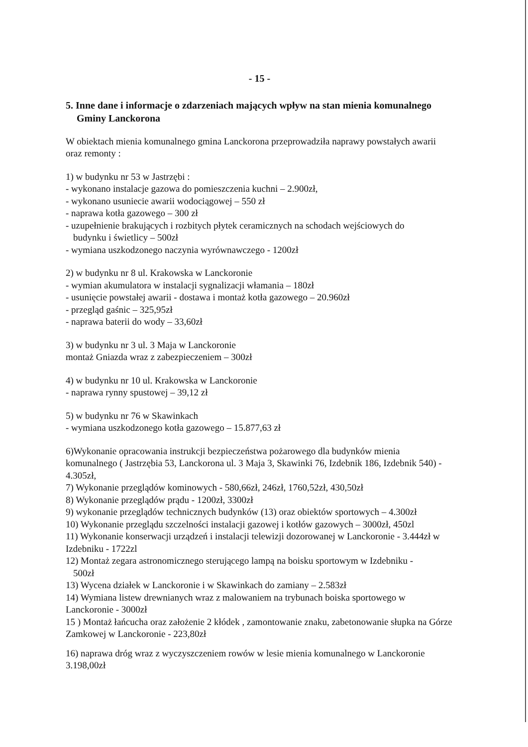- 15 -
5. Inne dane i informacje o zdarzeniach mających wpływ na stan mienia komunalnego Gminy Lanckorona
W obiektach mienia komunalnego gmina Lanckorona przeprowadziła naprawy powstałych awarii oraz remonty :
1) w budynku nr 53 w Jastrzębi :
- wykonano instalacje gazowa do pomieszczenia kuchni – 2.900zł,
- wykonano usuniecie awarii wodociągowej – 550 zł
- naprawa kotła gazowego – 300 zł
- uzupełnienie brakujących i rozbitych płytek ceramicznych na schodach wejściowych do
budynku i świetlicy – 500zł
- wymiana uszkodzonego naczynia wyrównawczego - 1200zł
2) w budynku nr 8 ul. Krakowska w Lanckoronie
- wymian akumulatora w instalacji sygnalizacji włamania – 180zł
- usunięcie powstałej awarii - dostawa i montaż kotła gazowego – 20.960zł
- przegląd gaśnic – 325,95zł
- naprawa baterii do wody – 33,60zł
3) w budynku nr 3 ul. 3 Maja w Lanckoronie
montaż Gniazda wraz z zabezpieczeniem – 300zł
4) w budynku nr 10 ul. Krakowska w Lanckoronie
- naprawa rynny spustowej – 39,12 zł
5) w budynku nr 76 w Skawinkach
- wymiana uszkodzonego kotła gazowego – 15.877,63 zł
6)Wykonanie opracowania instrukcji bezpieczeństwa pożarowego dla budynków mienia komunalnego ( Jastrzębia 53, Lanckorona ul. 3 Maja 3, Skawinki 76, Izdebnik 186, Izdebnik 540) - 4.305zł,
7) Wykonanie przeglądów kominowych - 580,66zł, 246zł, 1760,52zł, 430,50zł
8) Wykonanie przeglądów prądu - 1200zł, 3300zł
9) wykonanie przeglądów technicznych budynków (13) oraz obiektów sportowych – 4.300zł
10) Wykonanie przeglądu szczelności instalacji gazowej i kotłów gazowych – 3000zł, 450zl
11) Wykonanie konserwacji urządzeń i instalacji telewizji dozorowanej w Lanckoronie - 3.444zł w Izdebniku - 1722zl
12) Montaż zegara astronomicznego sterującego lampą na boisku sportowym w Izdebniku -
500zł
13) Wycena działek w Lanckoronie i w Skawinkach do zamiany – 2.583zł
14) Wymiana listew drewnianych wraz z malowaniem na trybunach boiska sportowego w Lanckoronie - 3000zł
15 ) Montaż łańcucha oraz założenie 2 kłódek , zamontowanie znaku, zabetonowanie słupka na Górze Zamkowej w Lanckoronie - 223,80zł
16) naprawa dróg wraz z wyczyszczeniem rowów w lesie mienia komunalnego w Lanckoronie 3.198,00zł